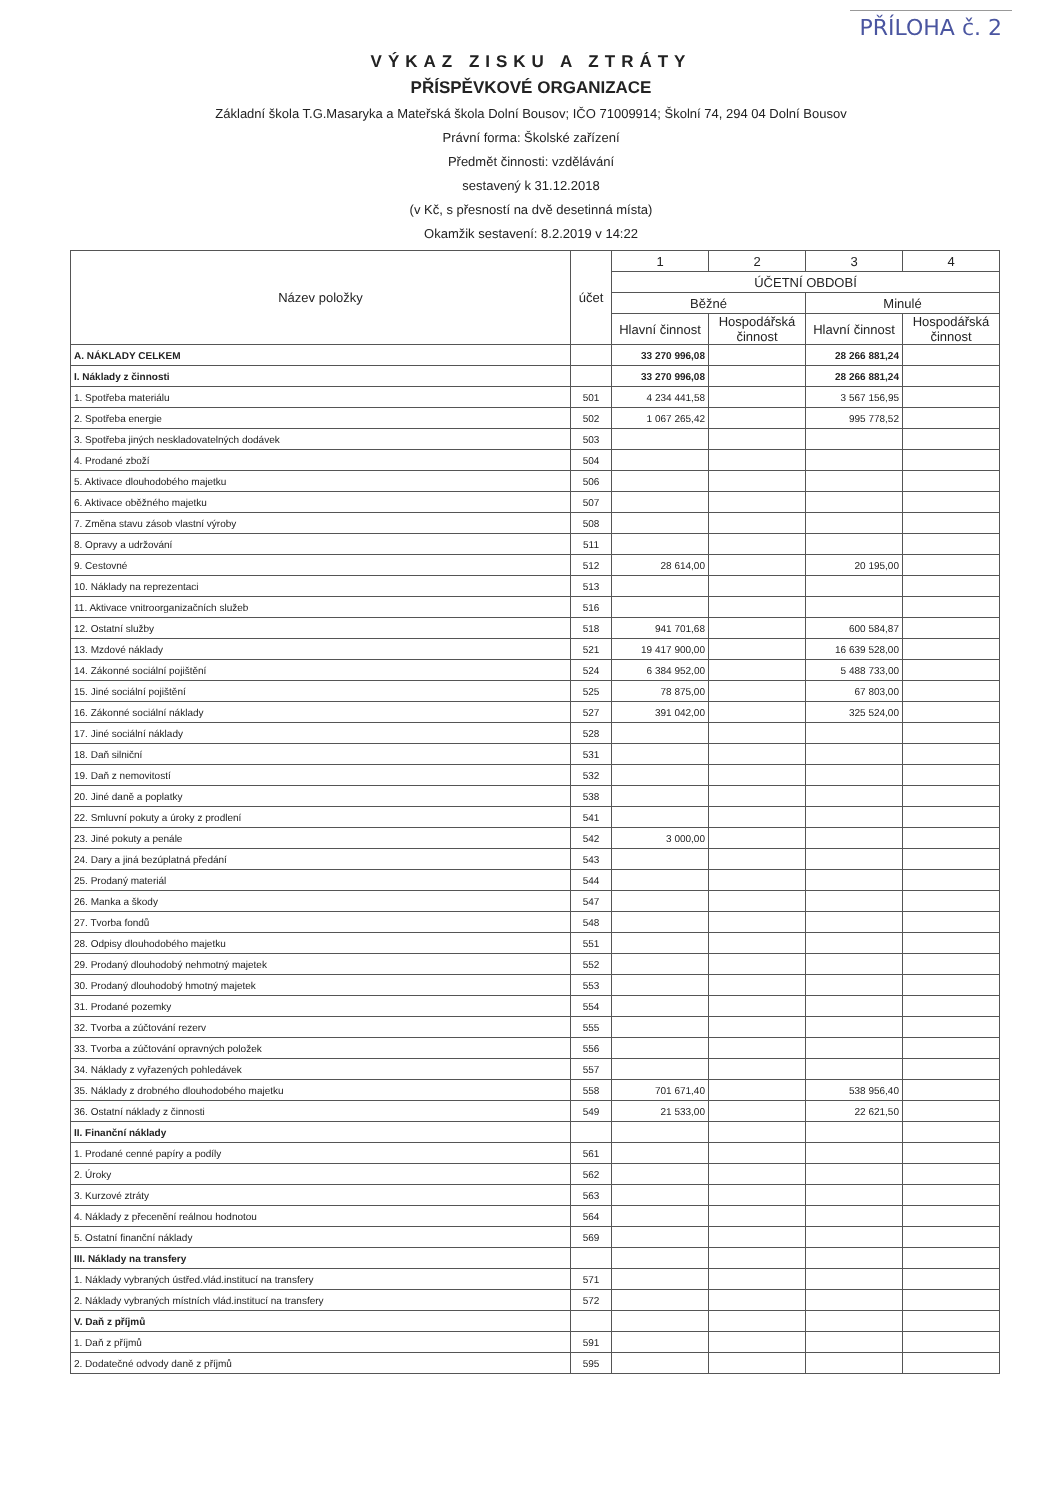PŘÍLOHA č. 2
VÝKAZ ZISKU A ZTRÁTY
PŘÍSPĚVKOVÉ ORGANIZACE
Základní škola T.G.Masaryka a Mateřská škola Dolní Bousov; IČO 71009914; Školní 74, 294 04 Dolní Bousov
Právní forma: Školské zařízení
Předmět činnosti: vzdělávání
sestavený k 31.12.2018
(v Kč, s přesností na dvě desetinná místa)
Okamžik sestavení: 8.2.2019 v 14:22
| Název položky | účet | 1 | 2 | 3 | 4 |
| --- | --- | --- | --- | --- | --- |
| | | ÚČETNÍ OBDOBÍ | | | |
| | | Běžné | | Minulé | |
| | | Hlavní činnost | Hospodářská činnost | Hlavní činnost | Hospodářská činnost |
| A. NÁKLADY CELKEM | | 33 270 996,08 | | 28 266 881,24 | |
| I. Náklady z činnosti | | 33 270 996,08 | | 28 266 881,24 | |
| 1. Spotřeba materiálu | 501 | 4 234 441,58 | | 3 567 156,95 | |
| 2. Spotřeba energie | 502 | 1 067 265,42 | | 995 778,52 | |
| 3. Spotřeba jiných neskladovatelných dodávek | 503 | | | | |
| 4. Prodané zboží | 504 | | | | |
| 5. Aktivace dlouhodobého majetku | 506 | | | | |
| 6. Aktivace oběžného majetku | 507 | | | | |
| 7. Změna stavu zásob vlastní výroby | 508 | | | | |
| 8. Opravy a udržování | 511 | | | | |
| 9. Cestovné | 512 | 28 614,00 | | 20 195,00 | |
| 10. Náklady na reprezentaci | 513 | | | | |
| 11. Aktivace vnitroorganizačních služeb | 516 | | | | |
| 12. Ostatní služby | 518 | 941 701,68 | | 600 584,87 | |
| 13. Mzdové náklady | 521 | 19 417 900,00 | | 16 639 528,00 | |
| 14. Zákonné sociální pojištění | 524 | 6 384 952,00 | | 5 488 733,00 | |
| 15. Jiné sociální pojištění | 525 | 78 875,00 | | 67 803,00 | |
| 16. Zákonné sociální náklady | 527 | 391 042,00 | | 325 524,00 | |
| 17. Jiné sociální náklady | 528 | | | | |
| 18. Daň silniční | 531 | | | | |
| 19. Daň z nemovitostí | 532 | | | | |
| 20. Jiné daně a poplatky | 538 | | | | |
| 22. Smluvní pokuty a úroky z prodlení | 541 | | | | |
| 23. Jiné pokuty a penále | 542 | 3 000,00 | | | |
| 24. Dary a jiná bezúplatná předání | 543 | | | | |
| 25. Prodaný materiál | 544 | | | | |
| 26. Manka a škody | 547 | | | | |
| 27. Tvorba fondů | 548 | | | | |
| 28. Odpisy dlouhodobého majetku | 551 | | | | |
| 29. Prodaný dlouhodobý nehmotný majetek | 552 | | | | |
| 30. Prodaný dlouhodobý hmotný majetek | 553 | | | | |
| 31. Prodané pozemky | 554 | | | | |
| 32. Tvorba a zúčtování rezerv | 555 | | | | |
| 33. Tvorba a zúčtování opravných položek | 556 | | | | |
| 34. Náklady z vyřazených pohledávek | 557 | | | | |
| 35. Náklady z drobného dlouhodobého majetku | 558 | 701 671,40 | | 538 956,40 | |
| 36. Ostatní náklady z činnosti | 549 | 21 533,00 | | 22 621,50 | |
| II. Finanční náklady | | | | | |
| 1. Prodané cenné papíry a podíly | 561 | | | | |
| 2. Úroky | 562 | | | | |
| 3. Kurzové ztráty | 563 | | | | |
| 4. Náklady z přecenění reálnou hodnotou | 564 | | | | |
| 5. Ostatní finanční náklady | 569 | | | | |
| III. Náklady na transfery | | | | | |
| 1. Náklady vybraných ústřed.vlád.institucí na transfery | 571 | | | | |
| 2. Náklady vybraných místních vlád.institucí na transfery | 572 | | | | |
| V. Daň z příjmů | | | | | |
| 1. Daň z příjmů | 591 | | | | |
| 2. Dodatečné odvody daně z příjmů | 595 | | | | |